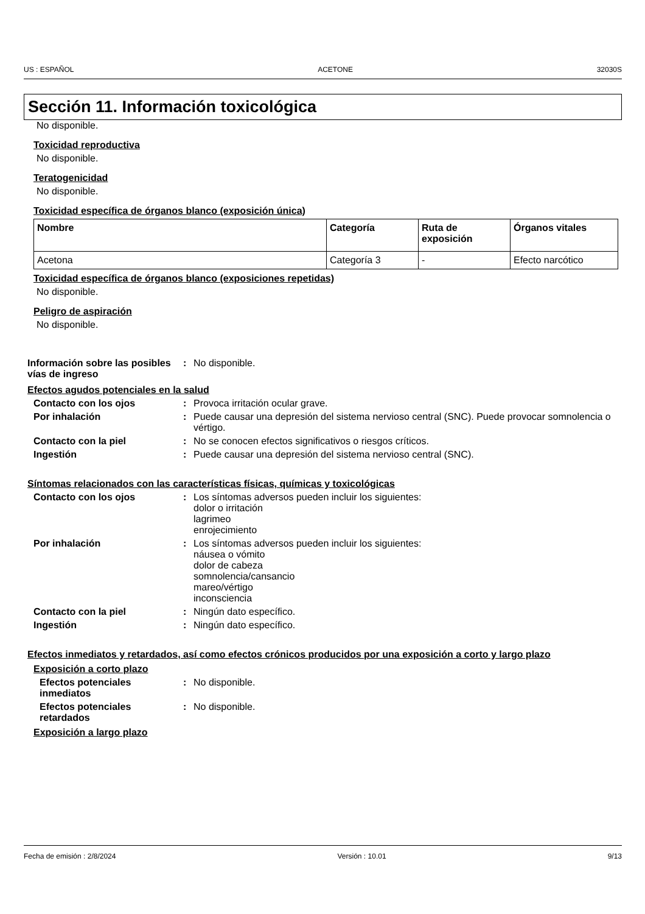US : ESPAÑOL ACETONE 32030S
Sección 11. Información toxicológica
No disponible.
Toxicidad reproductiva
No disponible.
Teratogenicidad
No disponible.
Toxicidad específica de órganos blanco (exposición única)
| Nombre | Categoría | Ruta de exposición | Órganos vitales |
| --- | --- | --- | --- |
| Acetona | Categoría 3 | - | Efecto narcótico |
Toxicidad específica de órganos blanco (exposiciones repetidas)
No disponible.
Peligro de aspiración
No disponible.
Información sobre las posibles vías de ingreso
: No disponible.
Efectos agudos potenciales en la salud
Contacto con los ojos : Provoca irritación ocular grave.
Por inhalación : Puede causar una depresión del sistema nervioso central (SNC). Puede provocar somnolencia o vértigo.
Contacto con la piel : No se conocen efectos significativos o riesgos críticos.
Ingestión : Puede causar una depresión del sistema nervioso central (SNC).
Síntomas relacionados con las características físicas, químicas y toxicológicas
Contacto con los ojos : Los síntomas adversos pueden incluir los siguientes:
dolor o irritación
lagrimeo
enrojecimiento
Por inhalación : Los síntomas adversos pueden incluir los siguientes:
náusea o vómito
dolor de cabeza
somnolencia/cansancio
mareo/vértigo
inconsciencia
Contacto con la piel : Ningún dato específico.
Ingestión : Ningún dato específico.
Efectos inmediatos y retardados, así como efectos crónicos producidos por una exposición a corto y largo plazo
Exposición a corto plazo
Efectos potenciales inmediatos
: No disponible.
Efectos potenciales retardados
: No disponible.
Exposición a largo plazo
Fecha de emisión : 2/8/2024 Versión : 10.01 9/13